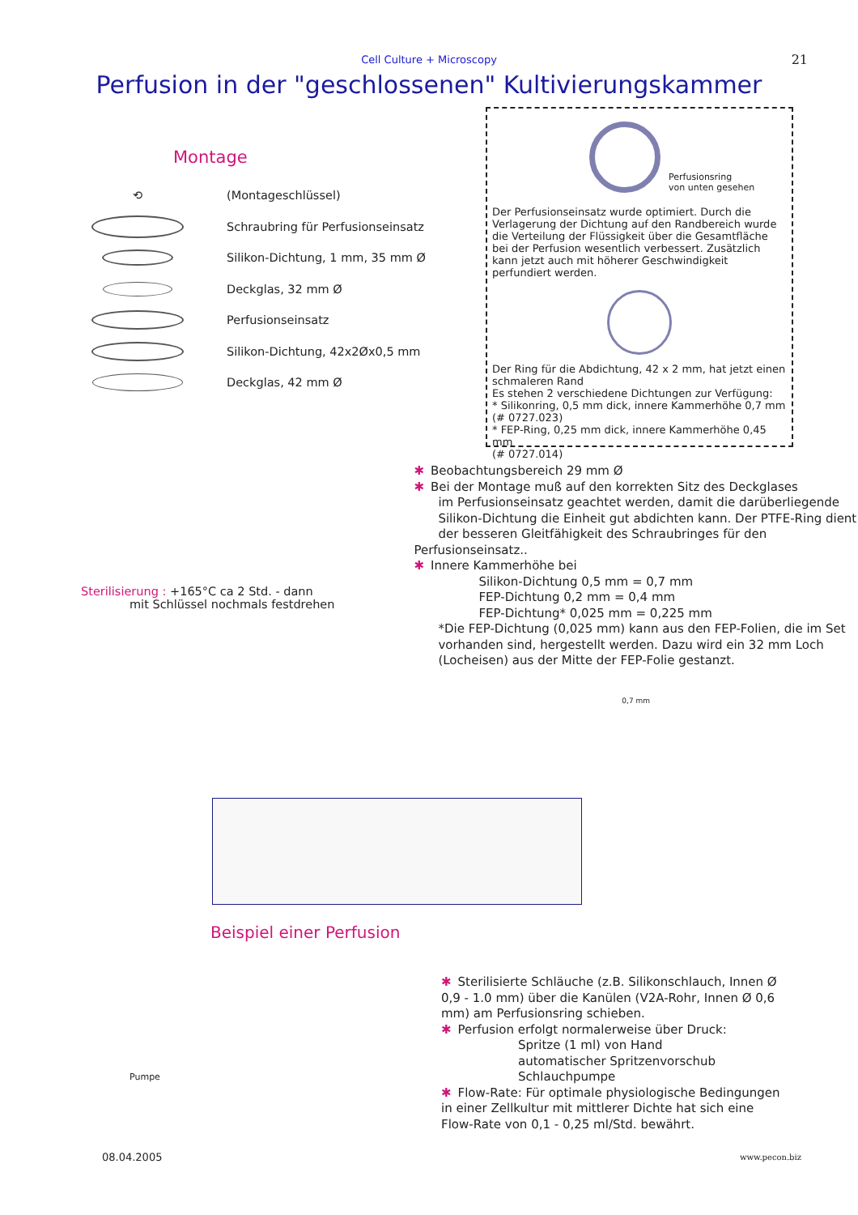Cell Culture + Microscopy
21
Perfusion in der "geschlossenen" Kultivierungskammer
Montage
⟲
(Montageschlüssel)
Schraubring für Perfusionseinsatz
Silikon-Dichtung, 1 mm, 35 mm Ø
Deckglas, 32 mm Ø
Perfusionseinsatz
Silikon-Dichtung, 42x2Øx0,5 mm
Deckglas, 42 mm Ø
Perfusionsring
von unten gesehen
Der Perfusionseinsatz wurde optimiert. Durch die Verlagerung der Dichtung auf den Randbereich wurde die Verteilung der Flüssigkeit über die Gesamtfläche bei der Perfusion wesentlich verbessert. Zusätzlich kann jetzt auch mit höherer Geschwindigkeit perfundiert werden.
Der Ring für die Abdichtung, 42 x 2 mm, hat jetzt einen schmaleren Rand
Es stehen 2 verschiedene Dichtungen zur Verfügung:
* Silikonring, 0,5 mm dick, innere Kammerhöhe 0,7 mm
(# 0727.023)
* FEP-Ring, 0,25 mm dick, innere Kammerhöhe 0,45 mm
(# 0727.014)
Sterilisierung : +165°C ca 2 Std. - dann
mit Schlüssel nochmals festdrehen
✱ Beobachtungsbereich 29 mm Ø
✱ Bei der Montage muß auf den korrekten Sitz des Deckglases
im Perfusionseinsatz geachtet werden, damit die darüberliegende
Silikon-Dichtung die Einheit gut abdichten kann. Der PTFE-Ring dient
der besseren Gleitfähigkeit des Schraubringes für den Perfusionseinsatz..
✱ Innere Kammerhöhe bei
Silikon-Dichtung 0,5 mm = 0,7 mm
FEP-Dichtung 0,2 mm = 0,4 mm
FEP-Dichtung* 0,025 mm = 0,225 mm
*Die FEP-Dichtung (0,025 mm) kann aus den FEP-Folien, die im Set vorhanden sind, hergestellt werden. Dazu wird ein 32 mm Loch (Locheisen) aus der Mitte der FEP-Folie gestanzt.
0,7 mm
Beispiel einer Perfusion
Pumpe
✱ Sterilisierte Schläuche (z.B. Silikonschlauch, Innen Ø 0,9 - 1.0 mm) über die Kanülen (V2A-Rohr, Innen Ø 0,6 mm) am Perfusionsring schieben.
✱ Perfusion erfolgt normalerweise über Druck:
Spritze (1 ml) von Hand
automatischer Spritzenvorschub
Schlauchpumpe
✱ Flow-Rate: Für optimale physiologische Bedingungen in einer Zellkultur mit mittlerer Dichte hat sich eine Flow-Rate von 0,1 - 0,25 ml/Std. bewährt.
08.04.2005 www.pecon.biz